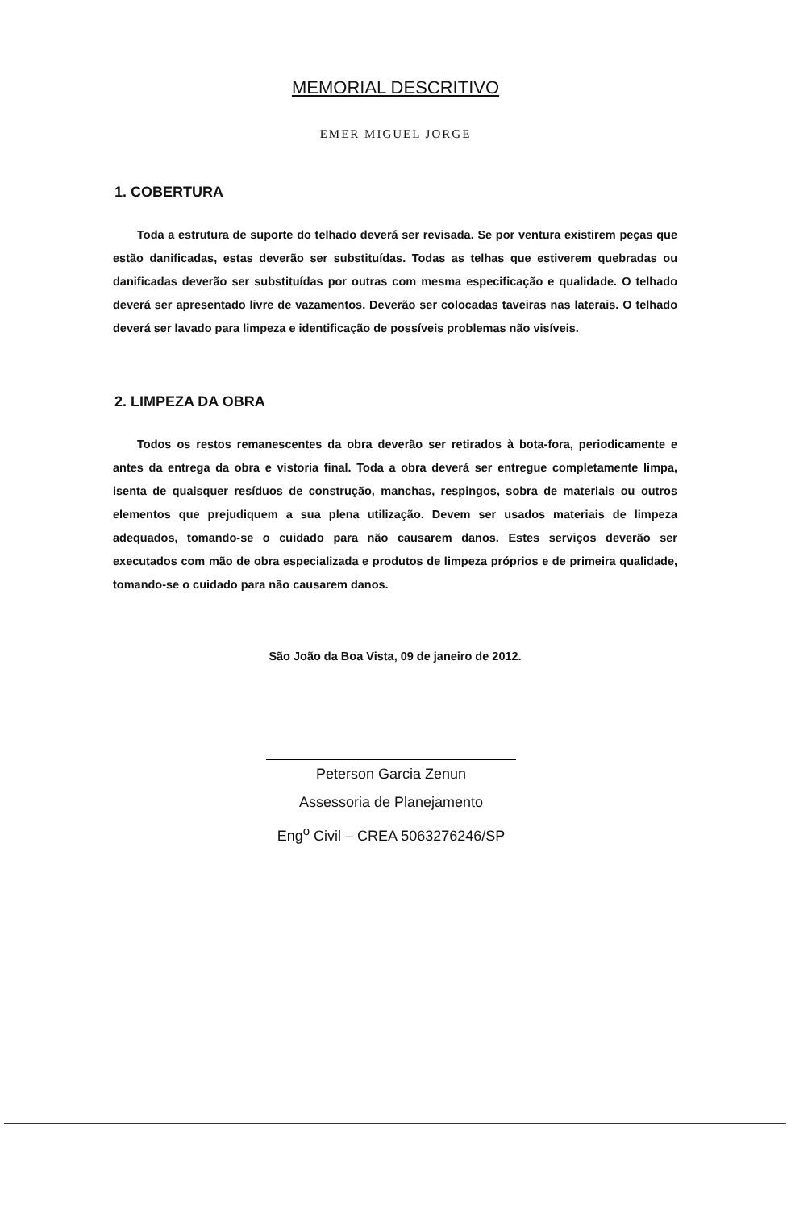MEMORIAL DESCRITIVO
EMER MIGUEL JORGE
1. COBERTURA
Toda a estrutura de suporte do telhado deverá ser revisada. Se por ventura existirem peças que estão danificadas, estas deverão ser substituídas. Todas as telhas que estiverem quebradas ou danificadas deverão ser substituídas por outras com mesma especificação e qualidade. O telhado deverá ser apresentado livre de vazamentos. Deverão ser colocadas taveiras nas laterais. O telhado deverá ser lavado para limpeza e identificação de possíveis problemas não visíveis.
2. LIMPEZA DA OBRA
Todos os restos remanescentes da obra deverão ser retirados à bota-fora, periodicamente e antes da entrega da obra e vistoria final. Toda a obra deverá ser entregue completamente limpa, isenta de quaisquer resíduos de construção, manchas, respingos, sobra de materiais ou outros elementos que prejudiquem a sua plena utilização. Devem ser usados materiais de limpeza adequados, tomando-se o cuidado para não causarem danos. Estes serviços deverão ser executados com mão de obra especializada e produtos de limpeza próprios e de primeira qualidade, tomando-se o cuidado para não causarem danos.
São João da Boa Vista, 09 de janeiro de 2012.
Peterson Garcia Zenun
Assessoria de Planejamento
Eng<sup>o</sup> Civil – CREA 5063276246/SP